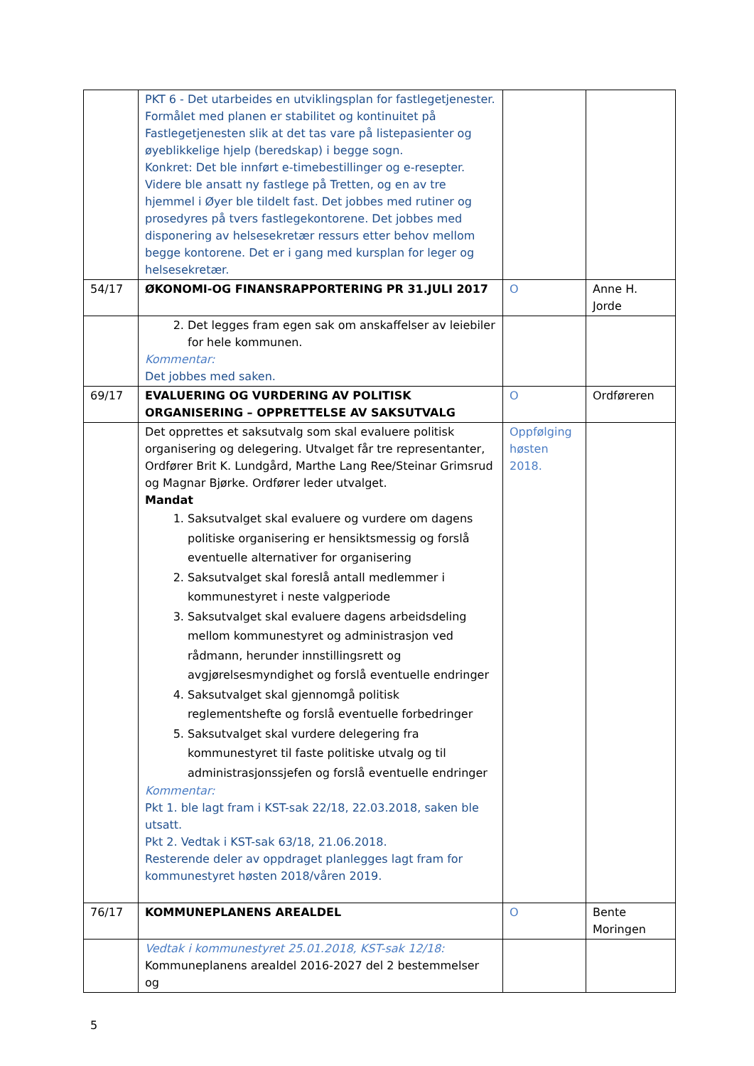| | PKT 6 - Det utarbeides en utviklingsplan for fastlegetjenester. Formålet med planen er stabilitet og kontinuitet på Fastlegetjenesten slik at det tas vare på listepasienter og øyeblikkelige hjelp (beredskap) i begge sogn. Konkret: Det ble innført e-timebestillinger og e-resepter. Videre ble ansatt ny fastlege på Tretten, og en av tre hjemmel i Øyer ble tildelt fast. Det jobbes med rutiner og prosedyres på tvers fastlegekontorene. Det jobbes med disponering av helsesekretær ressurs etter behov mellom begge kontorene. Det er i gang med kursplan for leger og helsesekretær. | | |
| 54/17 | ØKONOMI-OG FINANSRAPPORTERING PR 31.JULI 2017 | O | Anne H. Jorde |
| | 2. Det legges fram egen sak om anskaffelser av leiebiler for hele kommunen. Kommentar: Det jobbes med saken. | | |
| 69/17 | EVALUERING OG VURDERING AV POLITISK ORGANISERING – OPPRETTELSE AV SAKSUTVALG | O | Ordføreren |
| | Det opprettes et saksutvalg som skal evaluere politisk organisering og delegering. Utvalget får tre representanter, Ordfører Brit K. Lundgård, Marthe Lang Ree/Steinar Grimsrud og Magnar Bjørke. Ordfører leder utvalget. Mandat 1. Saksutvalget skal evaluere og vurdere om dagens politiske organisering er hensiktsmessig og forslå eventuelle alternativer for organisering 2. Saksutvalget skal foreslå antall medlemmer i kommunestyret i neste valgperiode 3. Saksutvalget skal evaluere dagens arbeidsdeling mellom kommunestyret og administrasjon ved rådmann, herunder innstillingsrett og avgjørelsesmyndighet og forslå eventuelle endringer 4. Saksutvalget skal gjennomgå politisk reglementshefte og forslå eventuelle forbedringer 5. Saksutvalget skal vurdere delegering fra kommunestyret til faste politiske utvalg og til administrasjonssjefen og forslå eventuelle endringer Kommentar: Pkt 1. ble lagt fram i KST-sak 22/18, 22.03.2018, saken ble utsatt. Pkt 2. Vedtak i KST-sak 63/18, 21.06.2018. Resterende deler av oppdraget planlegges lagt fram for kommunestyret høsten 2018/våren 2019. | Oppfølging høsten 2018. | |
| 76/17 | KOMMUNEPLANENS AREALDEL | O | Bente Moringen |
| | Vedtak i kommunestyret 25.01.2018, KST-sak 12/18: Kommuneplanens arealdel 2016-2027 del 2 bestemmelser og | | |
5